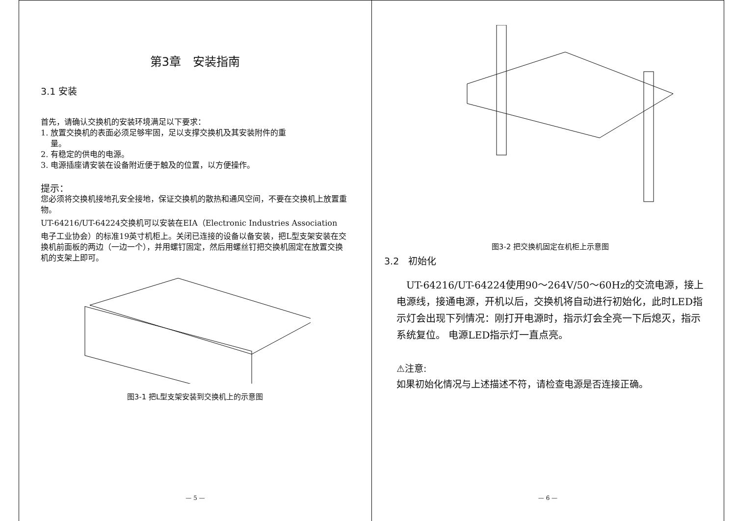第3章　安装指南
3.1 安装
首先，请确认交换机的安装环境满足以下要求：
1. 放置交换机的表面必须足够牢固，足以支撑交换机及其安装附件的重
量。
2. 有稳定的供电的电源。
3. 电源插座请安装在设备附近便于触及的位置，以方便操作。
提示：
您必须将交换机接地孔安全接地，保证交换机的散热和通风空间，不要在交换机上放置重物。
UT-64216/UT-64224交换机可以安装在EIA（Electronic Industries Association
电子工业协会）的标准19英寸机柜上。关闭已连接的设备以备安装，把L型支架安装在交换机前面板的两边（一边一个），并用螺钉固定，然后用螺丝钉把交换机固定在放置交换机的支架上即可。
图3-1 把L型支架安装到交换机上的示意图
— 5 —
图3-2 把交换机固定在机柜上示意图
3.2　初始化
　UT-64216/UT-64224使用90～264V/50～60Hz的交流电源，接上电源线，接通电源，开机以后，交换机将自动进行初始化，此时LED指示灯会出现下列情况：刚打开电源时，指示灯会全亮一下后熄灭，指示系统复位。 电源LED指示灯一直点亮。
⚠注意:
如果初始化情况与上述描述不符，请检查电源是否连接正确。
— 6 —